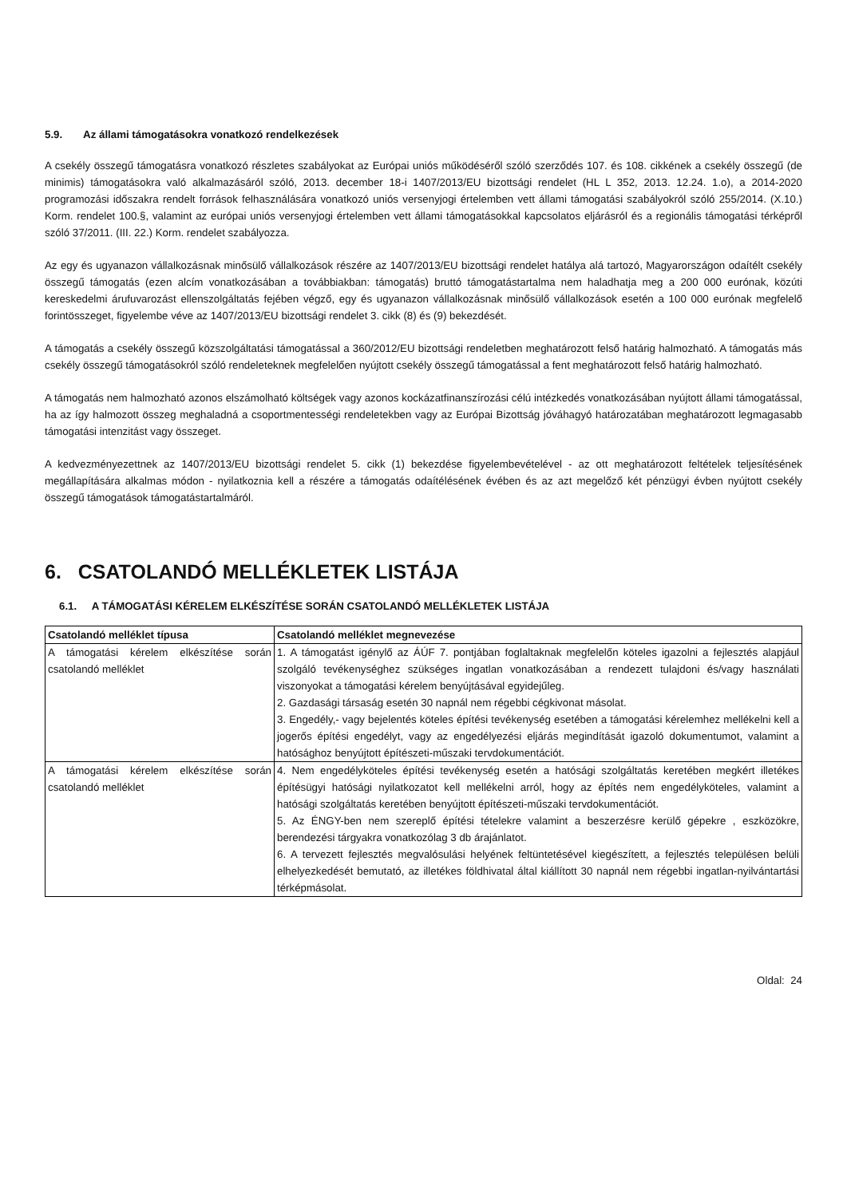5.9. Az állami támogatásokra vonatkozó rendelkezések
A csekély összegű támogatásra vonatkozó részletes szabályokat az Európai uniós működéséről szóló szerződés 107. és 108. cikkének a csekély összegű (de minimis) támogatásokra való alkalmazásáról szóló, 2013. december 18-i 1407/2013/EU bizottsági rendelet (HL L 352, 2013. 12.24. 1.o), a 2014-2020 programozási időszakra rendelt források felhasználására vonatkozó uniós versenyjogi értelemben vett állami támogatási szabályokról szóló 255/2014. (X.10.) Korm. rendelet 100.§, valamint az európai uniós versenyjogi értelemben vett állami támogatásokkal kapcsolatos eljárásról és a regionális támogatási térképről szóló 37/2011. (III. 22.) Korm. rendelet szabályozza.
Az egy és ugyanazon vállalkozásnak minősülő vállalkozások részére az 1407/2013/EU bizottsági rendelet hatálya alá tartozó, Magyarországon odaítélt csekély összegű támogatás (ezen alcím vonatkozásában a továbbiakban: támogatás) bruttó támogatástartalma nem haladhatja meg a 200 000 eurónak, közúti kereskedelmi árufuvarozást ellenszolgáltatás fejében végző, egy és ugyanazon vállalkozásnak minősülő vállalkozások esetén a 100 000 eurónak megfelelő forintösszeget, figyelembe véve az 1407/2013/EU bizottsági rendelet 3. cikk (8) és (9) bekezdését.
A támogatás a csekély összegű közszolgáltatási támogatással a 360/2012/EU bizottsági rendeletben meghatározott felső határig halmozható. A támogatás más csekély összegű támogatásokról szóló rendeleteknek megfelelően nyújtott csekély összegű támogatással a fent meghatározott felső határig halmozható.
A támogatás nem halmozható azonos elszámolható költségek vagy azonos kockázatfinanszírozási célú intézkedés vonatkozásában nyújtott állami támogatással, ha az így halmozott összeg meghaladná a csoportmentességi rendeletekben vagy az Európai Bizottság jóváhagyó határozatában meghatározott legmagasabb támogatási intenzitást vagy összeget.
A kedvezményezettnek az 1407/2013/EU bizottsági rendelet 5. cikk (1) bekezdése figyelembevételével - az ott meghatározott feltételek teljesítésének megállapítására alkalmas módon - nyilatkoznia kell a részére a támogatás odaítélésének évében és az azt megelőző két pénzügyi évben nyújtott csekély összegű támogatások támogatástartalmáról.
6. CSATOLANDÓ MELLÉKLETEK LISTÁJA
6.1. A TÁMOGATÁSI KÉRELEM ELKÉSZÍTÉSE SORÁN CSATOLANDÓ MELLÉKLETEK LISTÁJA
| Csatolandó melléklet típusa | Csatolandó melléklet megnevezése |
| --- | --- |
| A támogatási kérelem elkészítése során csatolandó melléklet | 1. A támogatást igénylő az ÁÚF 7. pontjában foglaltaknak megfelelőn köteles igazolni a fejlesztés alapjául szolgáló tevékenységhez szükséges ingatlan vonatkozásában a rendezett tulajdoni és/vagy használati viszonyokat a támogatási kérelem benyújtásával egyidejűleg. 2. Gazdasági társaság esetén 30 napnál nem régebbi cégkivonat másolat. 3. Engedély,- vagy bejelentés köteles építési tevékenység esetében a támogatási kérelemhez mellékelni kell a jogerős építési engedélyt, vagy az engedélyezési eljárás megindítását igazoló dokumentumot, valamint a hatósághoz benyújtott építészeti-műszaki tervdokumentációt. |
| A támogatási kérelem elkészítése során csatolandó melléklet | 4. Nem engedélyköteles építési tevékenység esetén a hatósági szolgáltatás keretében megkért illetékes építésügyi hatósági nyilatkozatot kell mellékelni arról, hogy az építés nem engedélyköteles, valamint a hatósági szolgáltatás keretében benyújtott építészeti-műszaki tervdokumentációt. 5. Az ÉNGY-ben nem szereplő építési tételekre valamint a beszerzésre kerülő gépekre , eszközökre, berendezési tárgyakra vonatkozólag 3 db árajánlatot. 6. A tervezett fejlesztés megvalósulási helyének feltüntetésével kiegészített, a fejlesztés településen belüli elhelyezkedését bemutató, az illetékes földhivatal által kiállított 30 napnál nem régebbi ingatlan-nyilvántartási térképmásolat. |
Oldal: 24